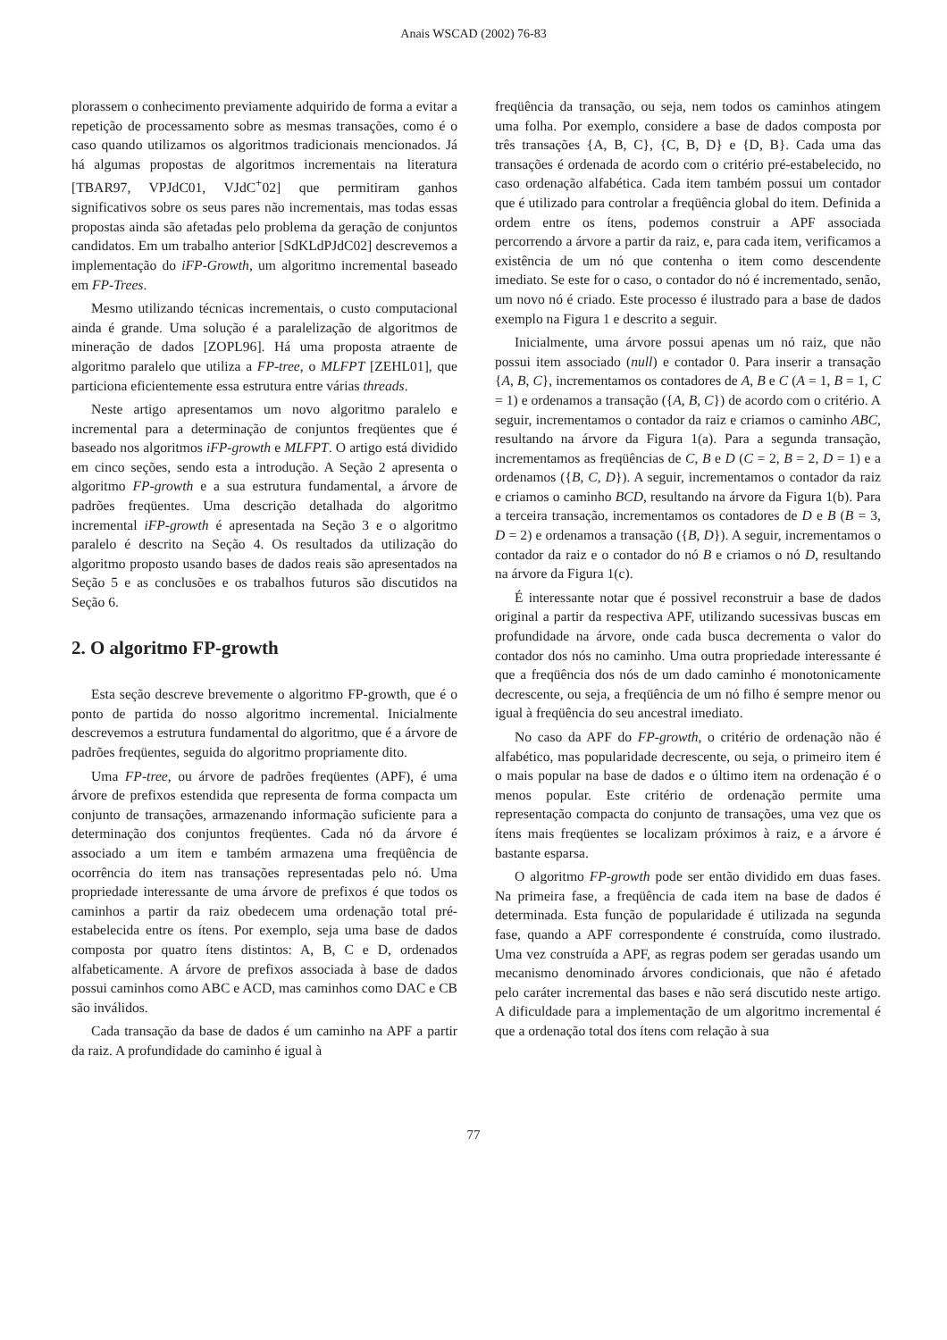Anais WSCAD (2002) 76-83
plorassem o conhecimento previamente adquirido de forma a evitar a repetição de processamento sobre as mesmas transações, como é o caso quando utilizamos os algoritmos tradicionais mencionados. Já há algumas propostas de algoritmos incrementais na literatura [TBAR97, VPJdC01, VJdC<sup>+</sup>02] que permitiram ganhos significativos sobre os seus pares não incrementais, mas todas essas propostas ainda são afetadas pelo problema da geração de conjuntos candidatos. Em um trabalho anterior [SdKLdPJdC02] descrevemos a implementação do iFP-Growth, um algoritmo incremental baseado em FP-Trees.
Mesmo utilizando técnicas incrementais, o custo computacional ainda é grande. Uma solução é a paralelização de algoritmos de mineração de dados [ZOPL96]. Há uma proposta atraente de algoritmo paralelo que utiliza a FP-tree, o MLFPT [ZEHL01], que particiona eficientemente essa estrutura entre várias threads.
Neste artigo apresentamos um novo algoritmo paralelo e incremental para a determinação de conjuntos freqüentes que é baseado nos algoritmos iFP-growth e MLFPT. O artigo está dividido em cinco seções, sendo esta a introdução. A Seção 2 apresenta o algoritmo FP-growth e a sua estrutura fundamental, a árvore de padrões freqüentes. Uma descrição detalhada do algoritmo incremental iFP-growth é apresentada na Seção 3 e o algoritmo paralelo é descrito na Seção 4. Os resultados da utilização do algoritmo proposto usando bases de dados reais são apresentados na Seção 5 e as conclusões e os trabalhos futuros são discutidos na Seção 6.
2. O algoritmo FP-growth
Esta seção descreve brevemente o algoritmo FP-growth, que é o ponto de partida do nosso algoritmo incremental. Inicialmente descrevemos a estrutura fundamental do algoritmo, que é a árvore de padrões freqüentes, seguida do algoritmo propriamente dito.
Uma FP-tree, ou árvore de padrões freqüentes (APF), é uma árvore de prefixos estendida que representa de forma compacta um conjunto de transações, armazenando informação suficiente para a determinação dos conjuntos freqüentes. Cada nó da árvore é associado a um item e também armazena uma freqüência de ocorrência do item nas transações representadas pelo nó. Uma propriedade interessante de uma árvore de prefixos é que todos os caminhos a partir da raiz obedecem uma ordenação total pré-estabelecida entre os ítens. Por exemplo, seja uma base de dados composta por quatro ítens distintos: A, B, C e D, ordenados alfabeticamente. A árvore de prefixos associada à base de dados possui caminhos como ABC e ACD, mas caminhos como DAC e CB são inválidos.
Cada transação da base de dados é um caminho na APF a partir da raiz. A profundidade do caminho é igual à
freqüência da transação, ou seja, nem todos os caminhos atingem uma folha. Por exemplo, considere a base de dados composta por três transações {A, B, C}, {C, B, D} e {D, B}. Cada uma das transações é ordenada de acordo com o critério pré-estabelecido, no caso ordenação alfabética. Cada item também possui um contador que é utilizado para controlar a freqüência global do item. Definida a ordem entre os ítens, podemos construir a APF associada percorrendo a árvore a partir da raiz, e, para cada item, verificamos a existência de um nó que contenha o item como descendente imediato. Se este for o caso, o contador do nó é incrementado, senão, um novo nó é criado. Este processo é ilustrado para a base de dados exemplo na Figura 1 e descrito a seguir.
Inicialmente, uma árvore possui apenas um nó raiz, que não possui item associado (null) e contador 0. Para inserir a transação {A, B, C}, incrementamos os contadores de A, B e C (A = 1, B = 1, C = 1) e ordenamos a transação ({A, B, C}) de acordo com o critério. A seguir, incrementamos o contador da raiz e criamos o caminho ABC, resultando na árvore da Figura 1(a). Para a segunda transação, incrementamos as freqüências de C, B e D (C = 2, B = 2, D = 1) e a ordenamos ({B, C, D}). A seguir, incrementamos o contador da raiz e criamos o caminho BCD, resultando na árvore da Figura 1(b). Para a terceira transação, incrementamos os contadores de D e B (B = 3, D = 2) e ordenamos a transação ({B, D}). A seguir, incrementamos o contador da raiz e o contador do nó B e criamos o nó D, resultando na árvore da Figura 1(c).
É interessante notar que é possivel reconstruir a base de dados original a partir da respectiva APF, utilizando sucessivas buscas em profundidade na árvore, onde cada busca decrementa o valor do contador dos nós no caminho. Uma outra propriedade interessante é que a freqüência dos nós de um dado caminho é monotonicamente decrescente, ou seja, a freqüência de um nó filho é sempre menor ou igual à freqüência do seu ancestral imediato.
No caso da APF do FP-growth, o critério de ordenação não é alfabético, mas popularidade decrescente, ou seja, o primeiro item é o mais popular na base de dados e o último item na ordenação é o menos popular. Este critério de ordenação permite uma representação compacta do conjunto de transações, uma vez que os ítens mais freqüentes se localizam próximos à raiz, e a árvore é bastante esparsa.
O algoritmo FP-growth pode ser então dividido em duas fases. Na primeira fase, a freqüência de cada item na base de dados é determinada. Esta função de popularidade é utilizada na segunda fase, quando a APF correspondente é construída, como ilustrado. Uma vez construída a APF, as regras podem ser geradas usando um mecanismo denominado árvores condicionais, que não é afetado pelo caráter incremental das bases e não será discutido neste artigo. A dificuldade para a implementação de um algoritmo incremental é que a ordenação total dos ítens com relação à sua
77